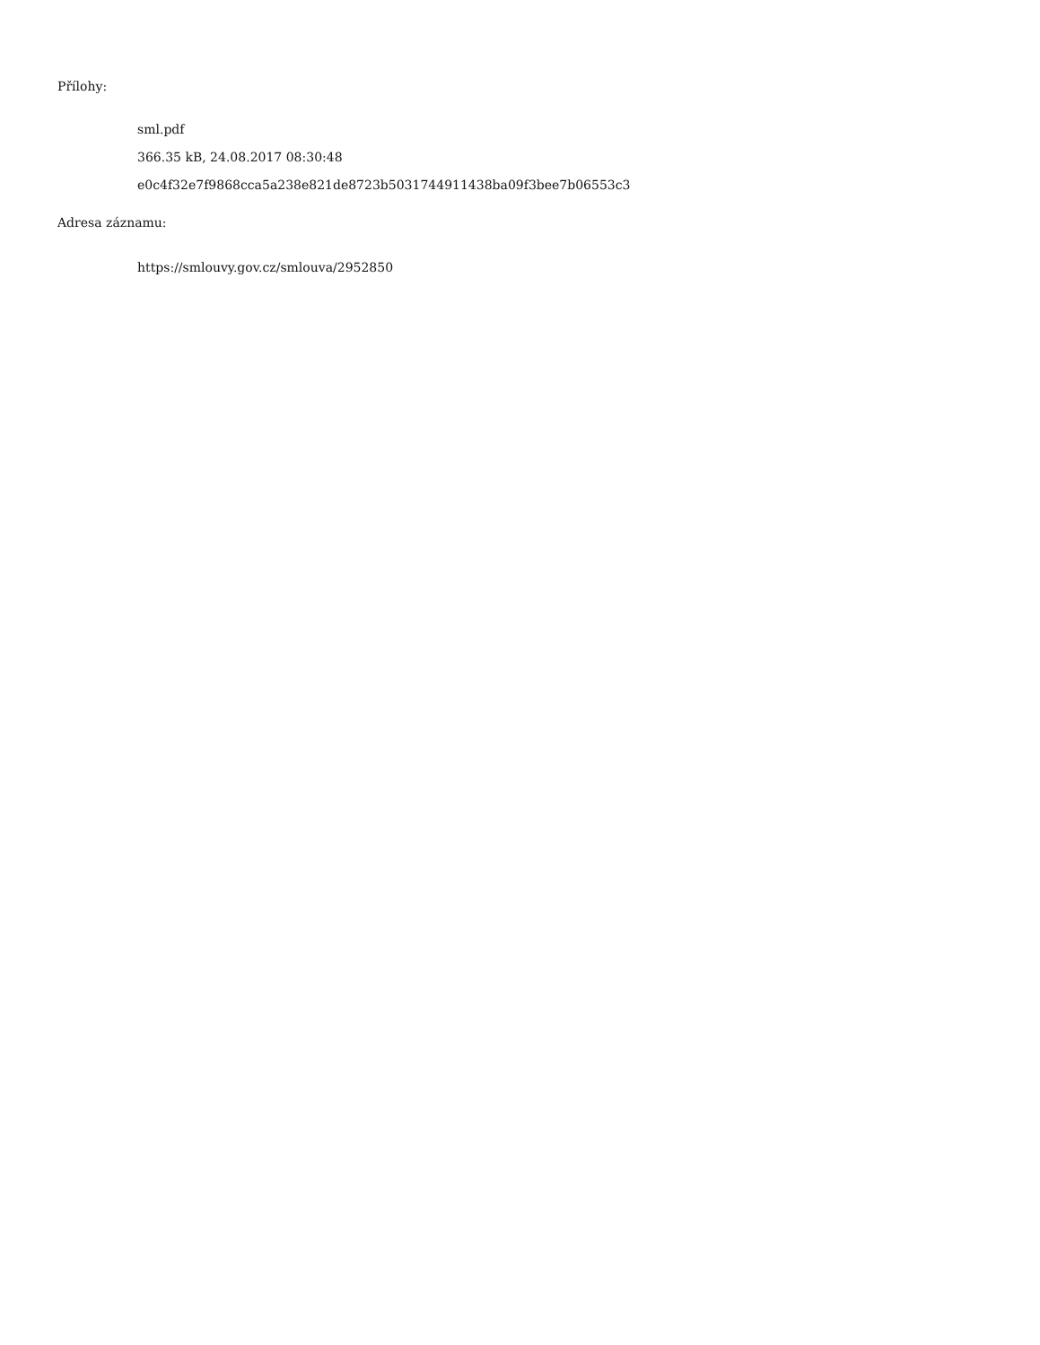Přílohy:
sml.pdf
366.35 kB, 24.08.2017 08:30:48
e0c4f32e7f9868cca5a238e821de8723b5031744911438ba09f3bee7b06553c3
Adresa záznamu:
https://smlouvy.gov.cz/smlouva/2952850